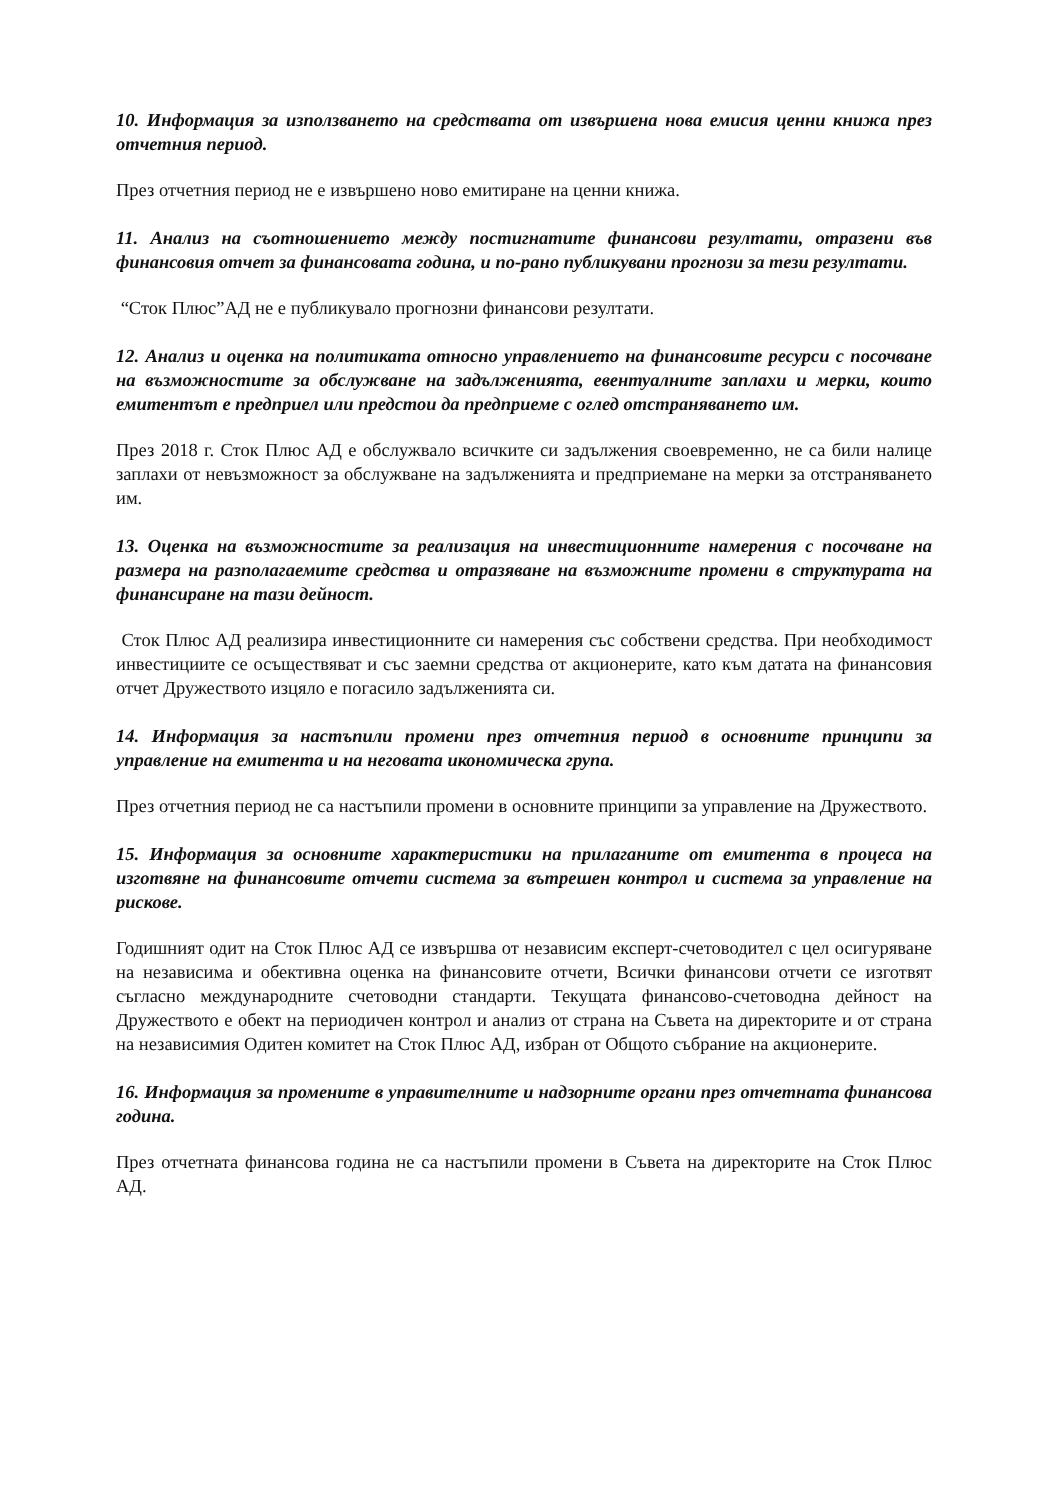10. Информация за използването на средствата от извършена нова емисия ценни книжа през отчетния период.
През отчетния период не е извършено ново емитиране на ценни книжа.
11. Анализ на съотношението между постигнатите финансови резултати, отразени във финансовия отчет за финансовата година, и по-рано публикувани прогнози за тези резултати.
“Сток Плюс”АД не е публикувало прогнозни финансови резултати.
12. Анализ и оценка на политиката относно управлението на финансовите ресурси с посочване на възможностите за обслужване на задълженията, евентуалните заплахи и мерки, които емитентът е предприел или предстои да предприеме с оглед отстраняването им.
През 2018 г. Сток Плюс АД е обслужвало всичките си задължения своевременно, не са били налице заплахи от невъзможност за обслужване на задълженията и предприемане на мерки за отстраняването им.
13. Оценка на възможностите за реализация на инвестиционните намерения с посочване на размера на разполагаемите средства и отразяване на възможните промени в структурата на финансиране на тази дейност.
Сток Плюс АД реализира инвестиционните си намерения със собствени средства. При необходимост инвестициите се осъществяват и със заемни средства от акционерите, като към датата на финансовия отчет Дружеството изцяло е погасило задълженията си.
14. Информация за настъпили промени през отчетния период в основните принципи за управление на емитента и на неговата икономическа група.
През отчетния период не са настъпили промени в основните принципи за управление на Дружеството.
15. Информация за основните характеристики на прилаганите от емитента в процеса на изготвяне на финансовите отчети система за вътрешен контрол и система за управление на рискове.
Годишният одит на Сток Плюс АД се извършва от независим експерт-счетоводител с цел осигуряване на независима и обективна оценка на финансовите отчети, Всички финансови отчети се изготвят съгласно международните счетоводни стандарти. Текущата финансово-счетоводна дейност на Дружеството е обект на периодичен контрол и анализ от страна на Съвета на директорите и от страна на независимия Одитен комитет на Сток Плюс АД, избран от Общото събрание на акционерите.
16. Информация за промените в управителните и надзорните органи през отчетната финансова година.
През отчетната финансова година не са настъпили промени в Съвета на директорите на Сток Плюс АД.